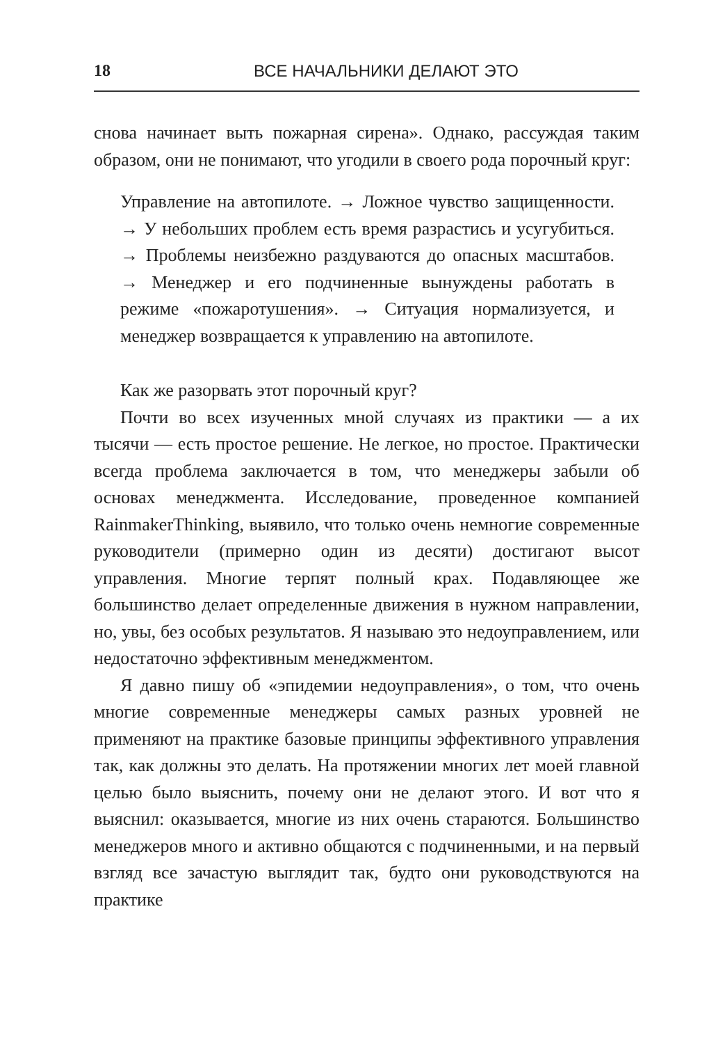18 ВСЕ НАЧАЛЬНИКИ ДЕЛАЮТ ЭТО
снова начинает выть пожарная сирена». Однако, рассуждая таким образом, они не понимают, что угодили в своего рода порочный круг:
Управление на автопилоте. → Ложное чувство защищенности. → У небольших проблем есть время разрастись и усугубиться. → Проблемы неизбежно раздуваются до опасных масштабов. → Менеджер и его подчиненные вынуждены работать в режиме «пожаротушения». → Ситуация нормализуется, и менеджер возвращается к управлению на автопилоте.
Как же разорвать этот порочный круг?
Почти во всех изученных мной случаях из практики — а их тысячи — есть простое решение. Не легкое, но простое. Практически всегда проблема заключается в том, что менеджеры забыли об основах менеджмента. Исследование, проведенное компанией RainmakerThinking, выявило, что только очень немногие современные руководители (примерно один из десяти) достигают высот управления. Многие терпят полный крах. Подавляющее же большинство делает определенные движения в нужном направлении, но, увы, без особых результатов. Я называю это недоуправлением, или недостаточно эффективным менеджментом.
Я давно пишу об «эпидемии недоуправления», о том, что очень многие современные менеджеры самых разных уровней не применяют на практике базовые принципы эффективного управления так, как должны это делать. На протяжении многих лет моей главной целью было выяснить, почему они не делают этого. И вот что я выяснил: оказывается, многие из них очень стараются. Большинство менеджеров много и активно общаются с подчиненными, и на первый взгляд все зачастую выглядит так, будто они руководствуются на практике